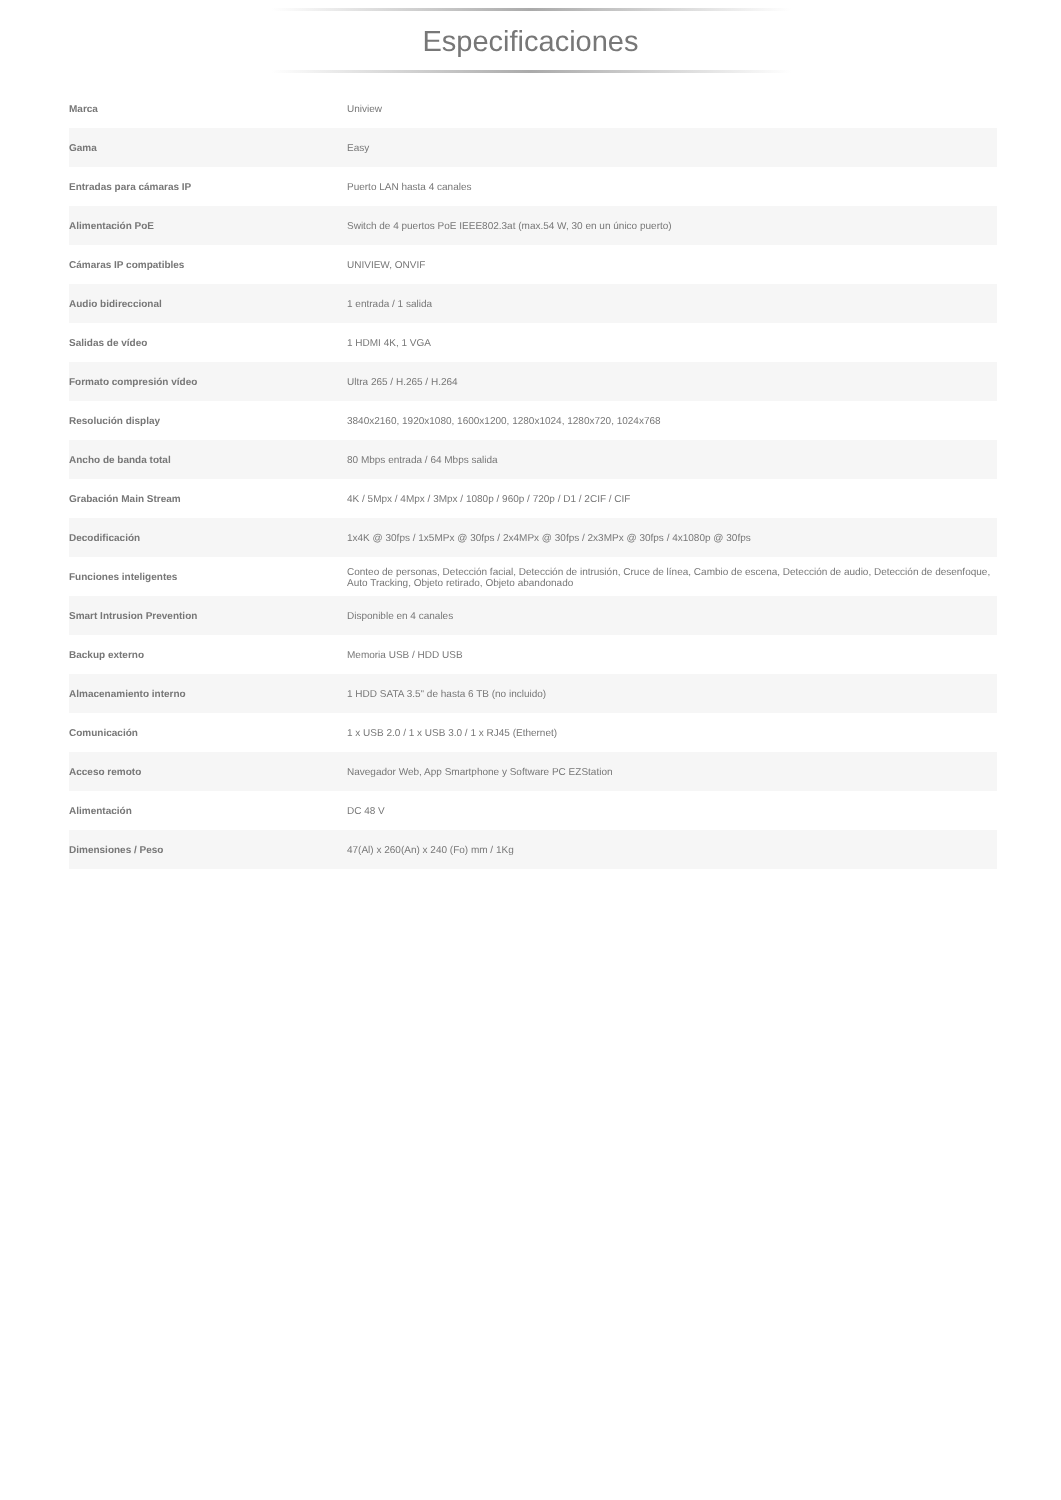Especificaciones
| Marca | Uniview |
| Gama | Easy |
| Entradas para cámaras IP | Puerto LAN hasta 4 canales |
| Alimentación PoE | Switch de 4 puertos PoE IEEE802.3at (max.54 W, 30 en un único puerto) |
| Cámaras IP compatibles | UNIVIEW, ONVIF |
| Audio bidireccional | 1 entrada / 1 salida |
| Salidas de vídeo | 1 HDMI 4K, 1 VGA |
| Formato compresión vídeo | Ultra 265 / H.265 / H.264 |
| Resolución display | 3840x2160, 1920x1080, 1600x1200, 1280x1024, 1280x720, 1024x768 |
| Ancho de banda total | 80 Mbps entrada / 64 Mbps salida |
| Grabación Main Stream | 4K / 5Mpx / 4Mpx / 3Mpx / 1080p / 960p / 720p / D1 / 2CIF / CIF |
| Decodificación | 1x4K @ 30fps / 1x5MPx @ 30fps / 2x4MPx @ 30fps / 2x3MPx @ 30fps / 4x1080p @ 30fps |
| Funciones inteligentes | Conteo de personas, Detección facial, Detección de intrusión, Cruce de línea, Cambio de escena, Detección de audio, Detección de desenfoque, Auto Tracking, Objeto retirado, Objeto abandonado |
| Smart Intrusion Prevention | Disponible en 4 canales |
| Backup externo | Memoria USB / HDD USB |
| Almacenamiento interno | 1 HDD SATA 3.5" de hasta 6 TB (no incluido) |
| Comunicación | 1 x USB 2.0 / 1 x USB 3.0 / 1 x RJ45 (Ethernet) |
| Acceso remoto | Navegador Web, App Smartphone y Software PC EZStation |
| Alimentación | DC 48 V |
| Dimensiones / Peso | 47(Al) x 260(An) x 240 (Fo) mm / 1Kg |